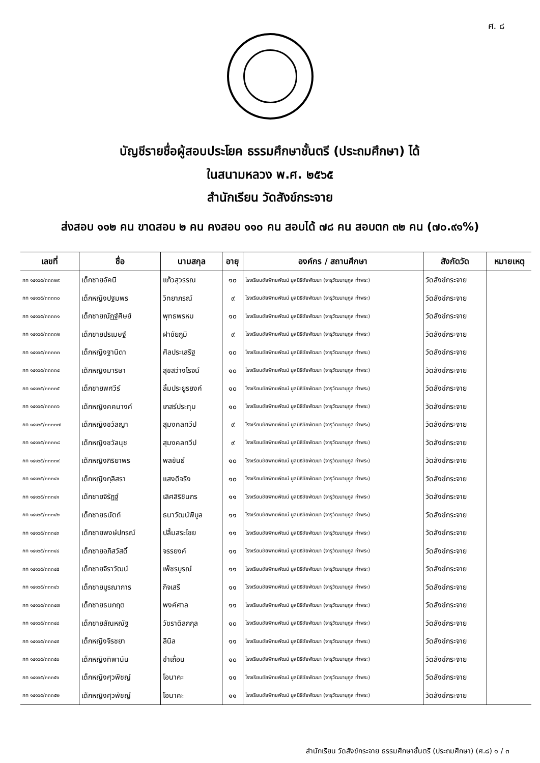ศ. ๘
บัญชีรายชื่อผู้สอบประโยค ธรรมศึกษาชั้นตรี (ประถมศึกษา) ได้
ในสนามหลวง พ.ศ. ๒๕๖๕
สำนักเรียน วัดสังข์กระจาย
ส่งสอบ ๑๑๒ คน ขาดสอบ ๒ คน คงสอบ ๑๑๐ คน สอบได้ ๗๘ คน สอบตก ๓๒ คน (๗๐.๙๑%)
| เลขที่ | ชื่อ | นามสกุล | อายุ | องค์กร / สถานศึกษา | สังกัดวัด | หมายเหตุ |
| --- | --- | --- | --- | --- | --- | --- |
| กท ๑๔๑๖๕/๓๓๓๒๙ | เด็กชายอัคนี | แก้วสุวรรณ | ๑๐ | โรงเรียนชัยพิทยพัฒน์ มูลนิธิชัยพัฒนา (จารุวัฒนานุกูล ท่าพระ) | วัดสังข์กระจาย | |
| กท ๑๔๑๖๕/๓๓๓๓๐ | เด็กหญิงปฐมพร | วิทยาภรณ์ | ๙ | โรงเรียนชัยพิทยพัฒน์ มูลนิธิชัยพัฒนา (จารุวัฒนานุกูล ท่าพระ) | วัดสังข์กระจาย | |
| กท ๑๔๑๖๕/๓๓๓๓๑ | เด็กชายณัฏฐ์ศิษย์ | พุทธพรหม | ๑๐ | โรงเรียนชัยพิทยพัฒน์ มูลนิธิชัยพัฒนา (จารุวัฒนานุกูล ท่าพระ) | วัดสังข์กระจาย | |
| กท ๑๔๑๖๕/๓๓๓๓๒ | เด็กชายปรเมษฐ์ | ฝาชัยภูมิ | ๙ | โรงเรียนชัยพิทยพัฒน์ มูลนิธิชัยพัฒนา (จารุวัฒนานุกูล ท่าพระ) | วัดสังข์กระจาย | |
| กท ๑๔๑๖๕/๓๓๓๓๓ | เด็กหญิงฐานิดา | ศิลประเสริฐ | ๑๐ | โรงเรียนชัยพิทยพัฒน์ มูลนิธิชัยพัฒนา (จารุวัฒนานุกูล ท่าพระ) | วัดสังข์กระจาย | |
| กท ๑๔๑๖๕/๓๓๓๓๔ | เด็กหญิงมาริษา | สุขสว่างโรจน์ | ๑๐ | โรงเรียนชัยพิทยพัฒน์ มูลนิธิชัยพัฒนา (จารุวัฒนานุกูล ท่าพระ) | วัดสังข์กระจาย | |
| กท ๑๔๑๖๕/๓๓๓๓๕ | เด็กชายพศวีร์ | ลิ้มประยูรยงค์ | ๑๐ | โรงเรียนชัยพิทยพัฒน์ มูลนิธิชัยพัฒนา (จารุวัฒนานุกูล ท่าพระ) | วัดสังข์กระจาย | |
| กท ๑๔๑๖๕/๓๓๓๓๖ | เด็กหญิงคคนางค์ | เกสร์ประทุม | ๑๐ | โรงเรียนชัยพิทยพัฒน์ มูลนิธิชัยพัฒนา (จารุวัฒนานุกูล ท่าพระ) | วัดสังข์กระจาย | |
| กท ๑๔๑๖๕/๓๓๓๓๗ | เด็กหญิงชวัลญา | สุมงคลทวีป | ๙ | โรงเรียนชัยพิทยพัฒน์ มูลนิธิชัยพัฒนา (จารุวัฒนานุกูล ท่าพระ) | วัดสังข์กระจาย | |
| กท ๑๔๑๖๕/๓๓๓๓๘ | เด็กหญิงชวัลนุช | สุมงคลทวีป | ๙ | โรงเรียนชัยพิทยพัฒน์ มูลนิธิชัยพัฒนา (จารุวัฒนานุกูล ท่าพระ) | วัดสังข์กระจาย | |
| กท ๑๔๑๖๕/๓๓๓๓๙ | เด็กหญิงกิริยาพร | พลขันธ์ | ๑๐ | โรงเรียนชัยพิทยพัฒน์ มูลนิธิชัยพัฒนา (จารุวัฒนานุกูล ท่าพระ) | วัดสังข์กระจาย | |
| กท ๑๔๑๖๕/๓๓๓๔๐ | เด็กหญิงกุลิสรา | แสงดีจริง | ๑๐ | โรงเรียนชัยพิทยพัฒน์ มูลนิธิชัยพัฒนา (จารุวัฒนานุกูล ท่าพระ) | วัดสังข์กระจาย | |
| กท ๑๔๑๖๕/๓๓๓๔๑ | เด็กชายจิรัฏฐ์ | เลิศสิริชินกร | ๑๑ | โรงเรียนชัยพิทยพัฒน์ มูลนิธิชัยพัฒนา (จารุวัฒนานุกูล ท่าพระ) | วัดสังข์กระจาย | |
| กท ๑๔๑๖๕/๓๓๓๔๒ | เด็กชายธนัตถ์ | ธนาวัฒน์พิบูล | ๑๑ | โรงเรียนชัยพิทยพัฒน์ มูลนิธิชัยพัฒนา (จารุวัฒนานุกูล ท่าพระ) | วัดสังข์กระจาย | |
| กท ๑๔๑๖๕/๓๓๓๔๓ | เด็กชายพงษ์ปกรณ์ | ปลื้มสระไชย | ๑๑ | โรงเรียนชัยพิทยพัฒน์ มูลนิธิชัยพัฒนา (จารุวัฒนานุกูล ท่าพระ) | วัดสังข์กระจาย | |
| กท ๑๔๑๖๕/๓๓๓๔๔ | เด็กชายอภิสวัสดิ์ | จรรยงค์ | ๑๑ | โรงเรียนชัยพิทยพัฒน์ มูลนิธิชัยพัฒนา (จารุวัฒนานุกูล ท่าพระ) | วัดสังข์กระจาย | |
| กท ๑๔๑๖๕/๓๓๓๔๕ | เด็กชายจิราวัฒน์ | เพ็ชรบูรณ์ | ๑๑ | โรงเรียนชัยพิทยพัฒน์ มูลนิธิชัยพัฒนา (จารุวัฒนานุกูล ท่าพระ) | วัดสังข์กระจาย | |
| กท ๑๔๑๖๕/๓๓๓๔๖ | เด็กชายบูรณาการ | กิจเสรี | ๑๑ | โรงเรียนชัยพิทยพัฒน์ มูลนิธิชัยพัฒนา (จารุวัฒนานุกูล ท่าพระ) | วัดสังข์กระจาย | |
| กท ๑๔๑๖๕/๓๓๓๔๗ | เด็กชายธนกฤต | พงค์ศาล | ๑๑ | โรงเรียนชัยพิทยพัฒน์ มูลนิธิชัยพัฒนา (จารุวัฒนานุกูล ท่าพระ) | วัดสังข์กระจาย | |
| กท ๑๔๑๖๕/๓๓๓๔๘ | เด็กชายสัณหณัฐ | วัชราดิลกกุล | ๑๐ | โรงเรียนชัยพิทยพัฒน์ มูลนิธิชัยพัฒนา (จารุวัฒนานุกูล ท่าพระ) | วัดสังข์กระจาย | |
| กท ๑๔๑๖๕/๓๓๓๔๙ | เด็กหญิงจิรชยา | ลีนิล | ๑๑ | โรงเรียนชัยพิทยพัฒน์ มูลนิธิชัยพัฒนา (จารุวัฒนานุกูล ท่าพระ) | วัดสังข์กระจาย | |
| กท ๑๔๑๖๕/๓๓๓๕๐ | เด็กหญิงทิพานัน | ขำเถื่อน | ๑๐ | โรงเรียนชัยพิทยพัฒน์ มูลนิธิชัยพัฒนา (จารุวัฒนานุกูล ท่าพระ) | วัดสังข์กระจาย | |
| กท ๑๔๑๖๕/๓๓๓๕๑ | เด็กหญิงศุวพิชญ์ | โอนาคะ | ๑๑ | โรงเรียนชัยพิทยพัฒน์ มูลนิธิชัยพัฒนา (จารุวัฒนานุกูล ท่าพระ) | วัดสังข์กระจาย | |
| กท ๑๔๑๖๕/๓๓๓๕๒ | เด็กหญิงศุวพัชญ์ | โอนาคะ | ๑๑ | โรงเรียนชัยพิทยพัฒน์ มูลนิธิชัยพัฒนา (จารุวัฒนานุกูล ท่าพระ) | วัดสังข์กระจาย | |
สำนักเรียน วัดสังข์กระจาย ธรรมศึกษาชั้นตรี (ประถมศึกษา) (ศ.๘) ๑ / ๓